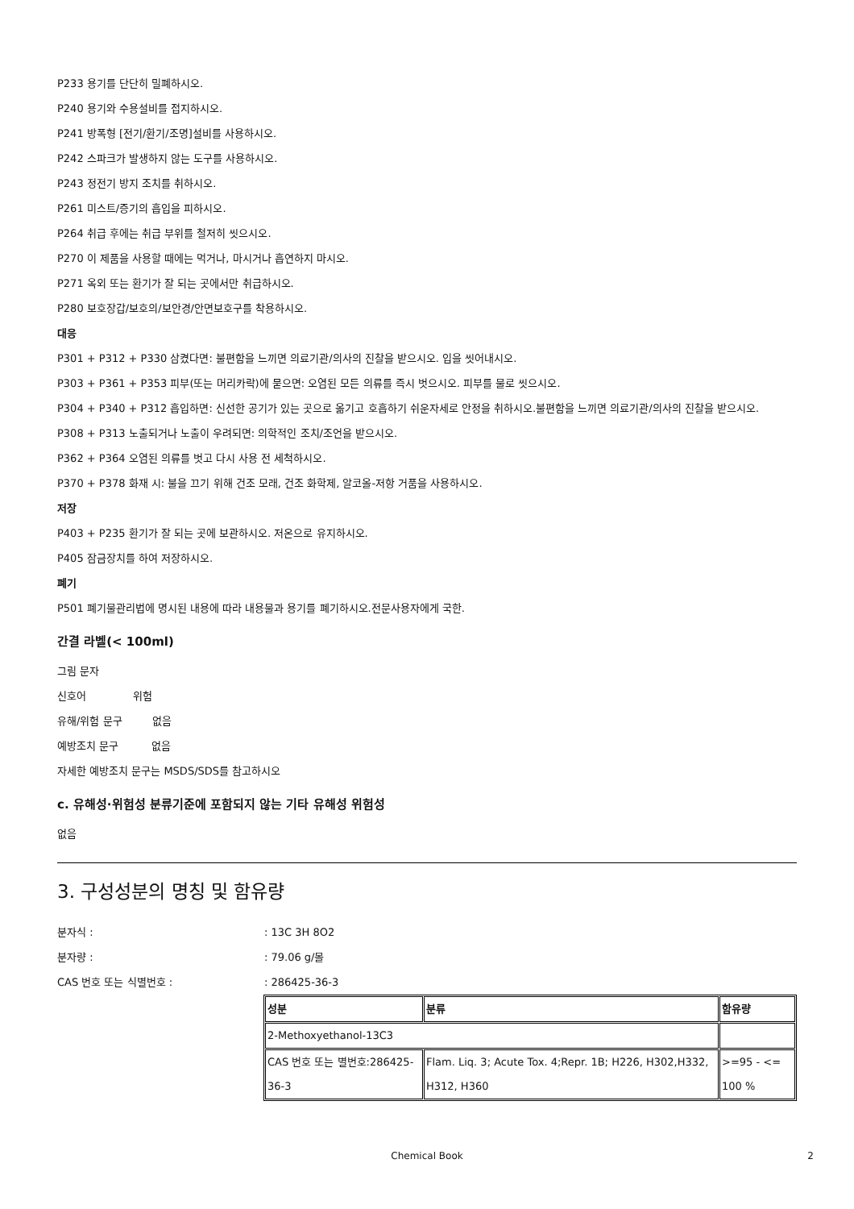P233 용기를 단단히 밀폐하시오.
P240 용기와 수용설비를 접지하시오.
P241 방폭형 [전기/환기/조명]설비를 사용하시오.
P242 스파크가 발생하지 않는 도구를 사용하시오.
P243 정전기 방지 조치를 취하시오.
P261 미스트/증기의 흡입을 피하시오.
P264 취급 후에는 취급 부위를 철저히 씻으시오.
P270 이 제품을 사용할 때에는 먹거나, 마시거나 흡연하지 마시오.
P271 옥외 또는 환기가 잘 되는 곳에서만 취급하시오.
P280 보호장갑/보호의/보안경/안면보호구를 착용하시오.
대응
P301 + P312 + P330 삼켰다면: 불편함을 느끼면 의료기관/의사의 진찰을 받으시오. 입을 씻어내시오.
P303 + P361 + P353 피부(또는 머리카락)에 묻으면: 오염된 모든 의류를 즉시 벗으시오. 피부를 물로 씻으시오.
P304 + P340 + P312 흡입하면: 신선한 공기가 있는 곳으로 옮기고 호흡하기 쉬운자세로 안정을 취하시오.불편함을 느끼면 의료기관/의사의 진찰을 받으시오.
P308 + P313 노출되거나 노출이 우려되면: 의학적인 조치/조언을 받으시오.
P362 + P364 오염된 의류를 벗고 다시 사용 전 세척하시오.
P370 + P378 화재 시: 불을 끄기 위해 건조 모래, 건조 화학제, 알코올-저항 거품을 사용하시오.
저장
P403 + P235 환기가 잘 되는 곳에 보관하시오. 저온으로 유지하시오.
P405 잠금장치를 하여 저장하시오.
폐기
P501 폐기물관리법에 명시된 내용에 따라 내용물과 용기를 폐기하시오.전문사용자에게 국한.
간결 라벨(< 100ml)
그림 문자
신호어 위험
유해/위험 문구 없음
예방조치 문구 없음
자세한 예방조치 문구는 MSDS/SDS를 참고하시오
c. 유해성·위험성 분류기준에 포함되지 않는 기타 유해성 위험성
없음
3. 구성성분의 명칭 및 함유량
분자식 :: 13C 3H 8O2
분자량 :: 79.06 g/몰
CAS 번호 또는 식별번호 :: 286425-36-3
| 성분 | 분류 | 함유량 |
| 2-Methoxyethanol-13C3 | | |
| CAS 번호 또는 별번호:286425-36-3 | Flam. Liq. 3; Acute Tox. 4;Repr. 1B; H226, H302,H332, H312, H360 | >=95 - <= 100 % |
Chemical Book 2